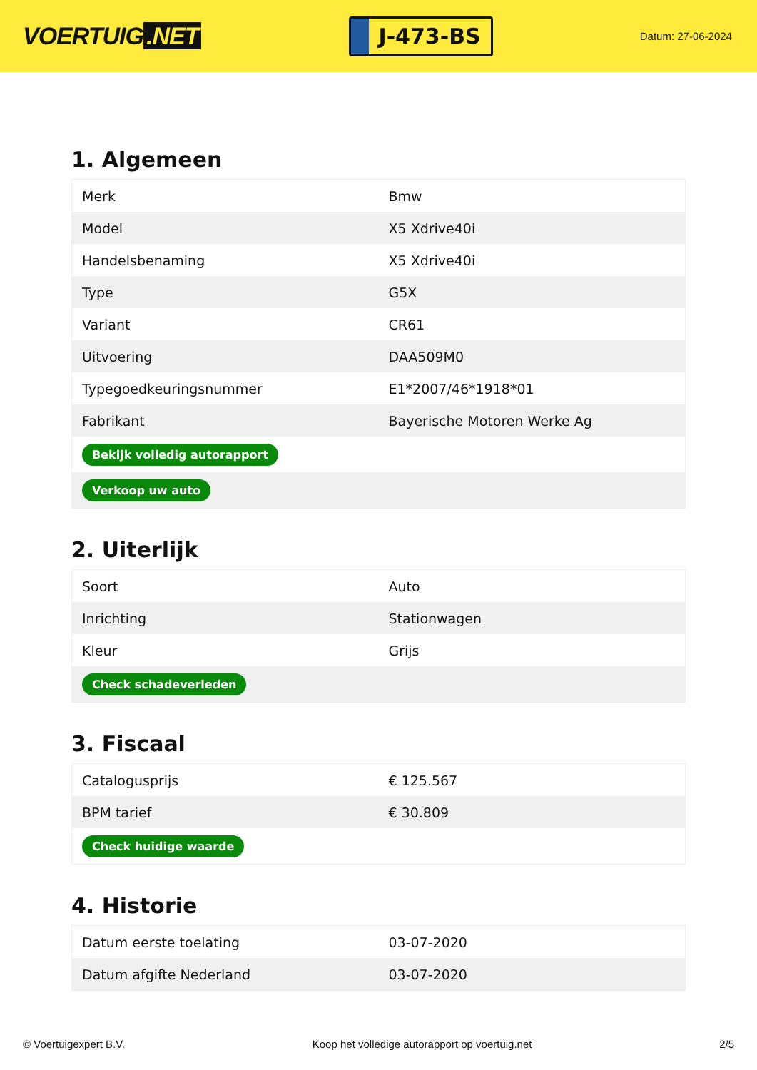VOERTUIG.NET
J-473-BS
Datum: 27-06-2024
1. Algemeen
| Merk | Bmw |
| Model | X5 Xdrive40i |
| Handelsbenaming | X5 Xdrive40i |
| Type | G5X |
| Variant | CR61 |
| Uitvoering | DAA509M0 |
| Typegoedkeuringsnummer | E1*2007/46*1918*01 |
| Fabrikant | Bayerische Motoren Werke Ag |
| Bekijk volledig autorapport | |
| Verkoop uw auto | |
2. Uiterlijk
| Soort | Auto |
| Inrichting | Stationwagen |
| Kleur | Grijs |
| Check schadeverleden | |
3. Fiscaal
| Catalogusprijs | € 125.567 |
| BPM tarief | € 30.809 |
| Check huidige waarde | |
4. Historie
| Datum eerste toelating | 03-07-2020 |
| Datum afgifte Nederland | 03-07-2020 |
© Voertuigexpert B.V. Koop het volledige autorapport op voertuig.net 2/5